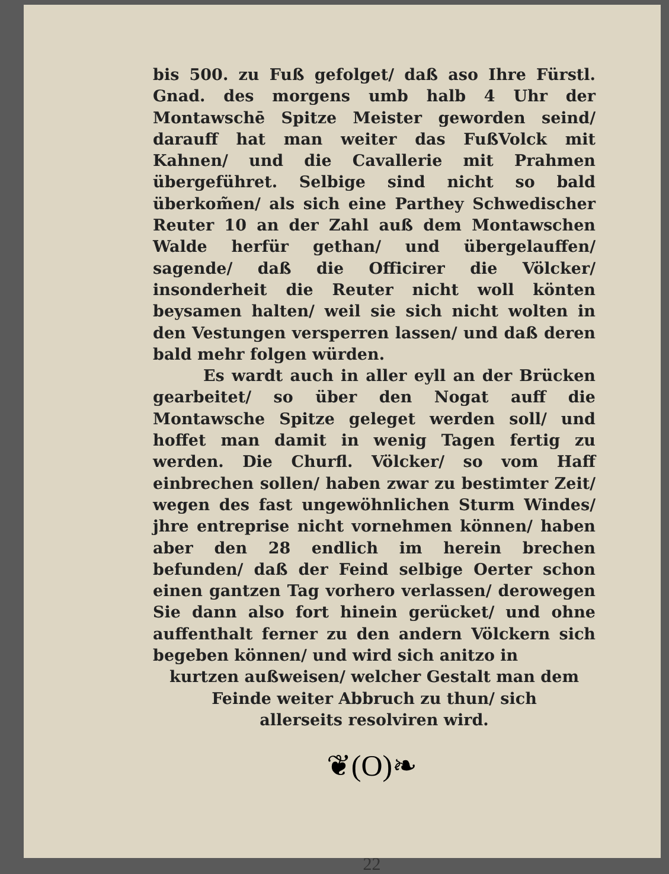bis 500. zu Fuß gefolget/ daß aso Ihre Fürstl. Gnad. des morgens umb halb 4 Uhr der Montawschē Spitze Meister geworden seind/ darauff hat man weiter das FußVolck mit Kahnen/ und die Cavallerie mit Prahmen übergeführet. Selbige sind nicht so bald überkom̃en/ als sich eine Parthey Schwedischer Reuter 10 an der Zahl auß dem Montawschen Walde herfür gethan/ und übergelauffen/ sagende/ daß die Officirer die Völcker/ insonderheit die Reuter nicht woll könten beysamen halten/ weil sie sich nicht wolten in den Vestungen versperren lassen/ und daß deren bald mehr folgen würden.
Es wardt auch in aller eyll an der Brücken gearbeitet/ so über den Nogat auff die Montawsche Spitze geleget werden soll/ und hoffet man damit in wenig Tagen fertig zu werden. Die Churfl. Völcker/ so vom Haff einbrechen sollen/ haben zwar zu bestimter Zeit/ wegen des fast ungewöhnlichen Sturm Windes/ jhre entreprise nicht vornehmen können/ haben aber den 28 endlich im herein brechen befunden/ daß der Feind selbige Oerter schon einen gantzen Tag vorhero verlassen/ derowegen Sie dann also fort hinein gerücket/ und ohne auffenthalt ferner zu den andern Völckern sich begeben können/ und wird sich anitzo in
kurtzen außweisen/ welcher Gestalt man dem
Feinde weiter Abbruch zu thun/ sich
allerseits resolviren wird.
❦(O)❧
22